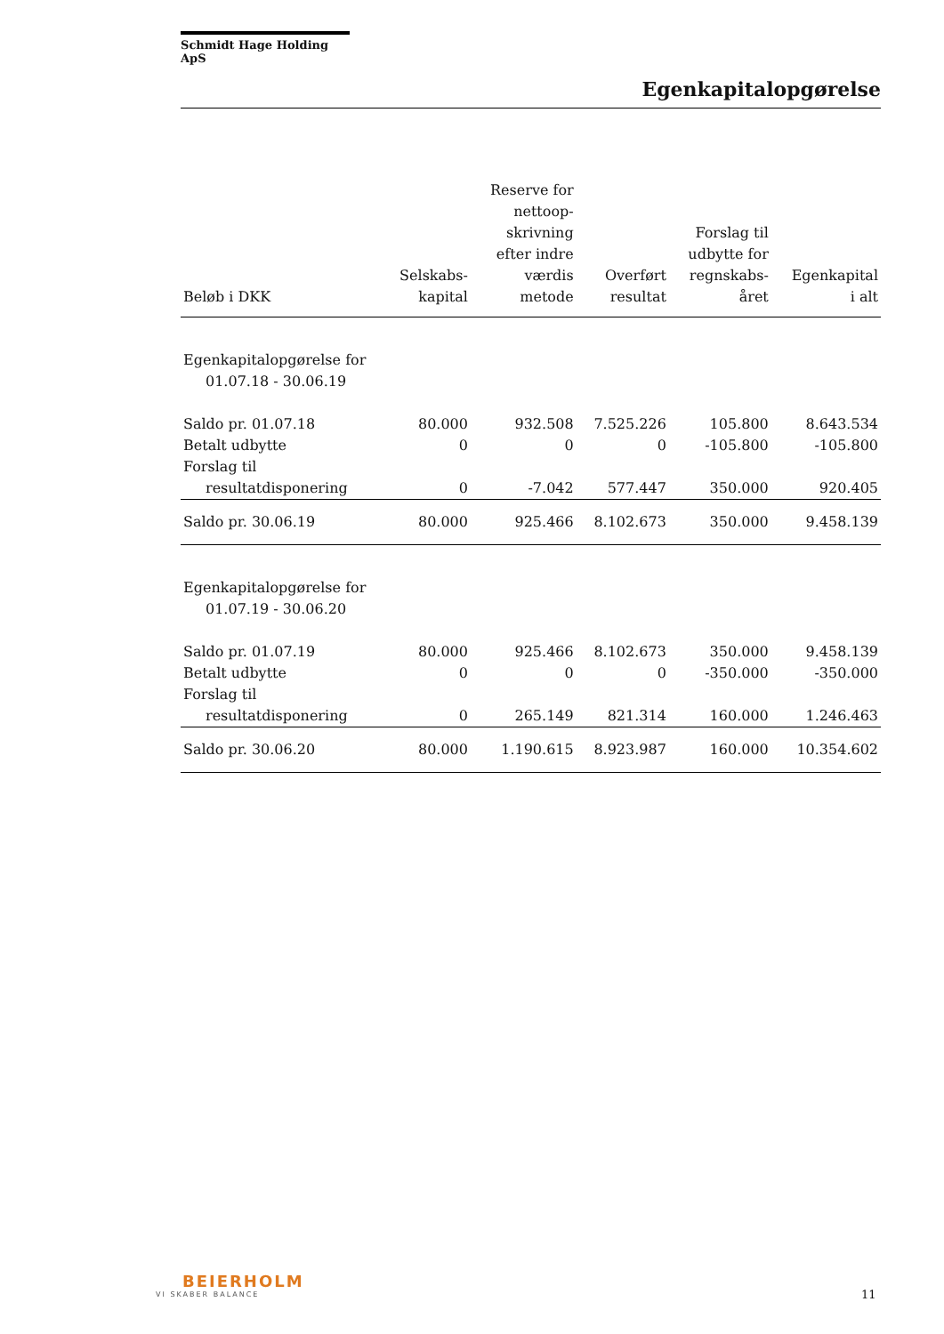Schmidt Hage Holding ApS
Egenkapitalopgørelse
| Beløb i DKK | Selskabs- kapital | Reserve for nettoop- skrivning efter indre værdis metode | Overført resultat | Forslag til udbytte for regnskabs- året | Egenkapital i alt |
| --- | --- | --- | --- | --- | --- |
| Egenkapitalopgørelse for 01.07.18 - 30.06.19 | | | | | |
| Saldo pr. 01.07.18 | 80.000 | 932.508 | 7.525.226 | 105.800 | 8.643.534 |
| Betalt udbytte | 0 | 0 | 0 | -105.800 | -105.800 |
| Forslag til resultatdisponering | 0 | -7.042 | 577.447 | 350.000 | 920.405 |
| Saldo pr. 30.06.19 | 80.000 | 925.466 | 8.102.673 | 350.000 | 9.458.139 |
| Egenkapitalopgørelse for 01.07.19 - 30.06.20 | | | | | |
| Saldo pr. 01.07.19 | 80.000 | 925.466 | 8.102.673 | 350.000 | 9.458.139 |
| Betalt udbytte | 0 | 0 | 0 | -350.000 | -350.000 |
| Forslag til resultatdisponering | 0 | 265.149 | 821.314 | 160.000 | 1.246.463 |
| Saldo pr. 30.06.20 | 80.000 | 1.190.615 | 8.923.987 | 160.000 | 10.354.602 |
BEIERHOLM
VI SKABER BALANCE
11